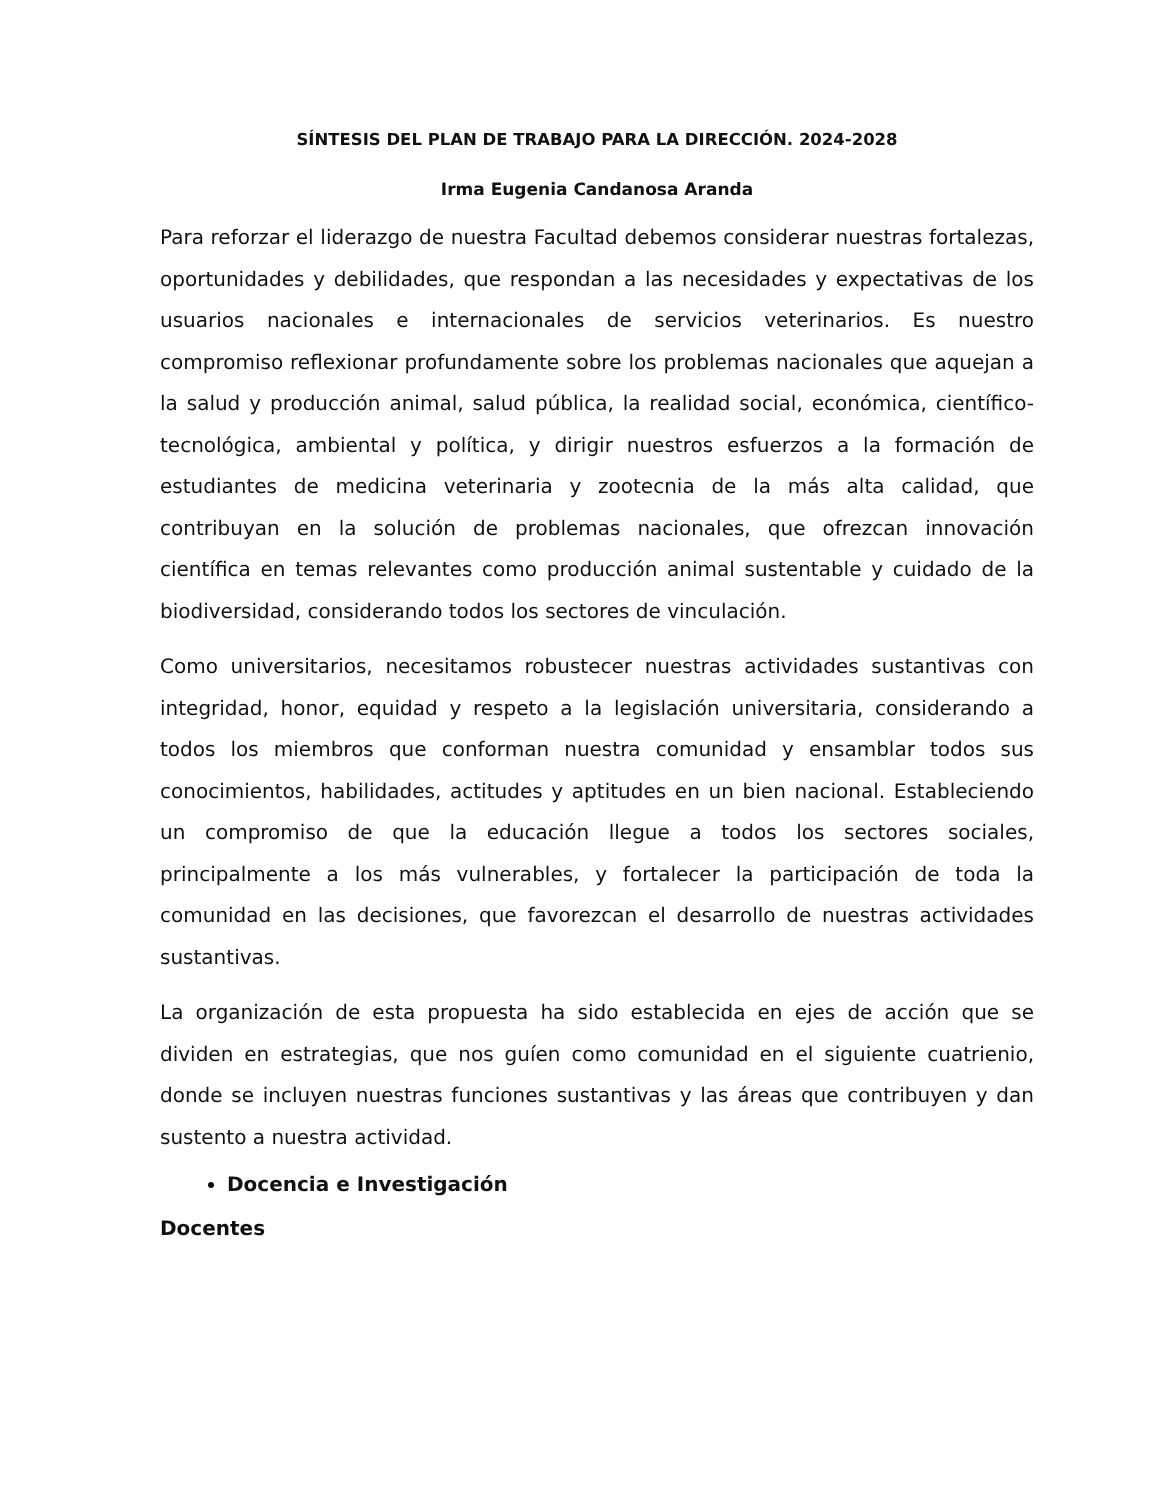SÍNTESIS DEL PLAN DE TRABAJO PARA LA DIRECCIÓN. 2024-2028
Irma Eugenia Candanosa Aranda
Para reforzar el liderazgo de nuestra Facultad debemos considerar nuestras fortalezas, oportunidades y debilidades, que respondan a las necesidades y expectativas de los usuarios nacionales e internacionales de servicios veterinarios. Es nuestro compromiso reflexionar profundamente sobre los problemas nacionales que aquejan a la salud y producción animal, salud pública, la realidad social, económica, científico-tecnológica, ambiental y política, y dirigir nuestros esfuerzos a la formación de estudiantes de medicina veterinaria y zootecnia de la más alta calidad, que contribuyan en la solución de problemas nacionales, que ofrezcan innovación científica en temas relevantes como producción animal sustentable y cuidado de la biodiversidad, considerando todos los sectores de vinculación.
Como universitarios, necesitamos robustecer nuestras actividades sustantivas con integridad, honor, equidad y respeto a la legislación universitaria, considerando a todos los miembros que conforman nuestra comunidad y ensamblar todos sus conocimientos, habilidades, actitudes y aptitudes en un bien nacional. Estableciendo un compromiso de que la educación llegue a todos los sectores sociales, principalmente a los más vulnerables, y fortalecer la participación de toda la comunidad en las decisiones, que favorezcan el desarrollo de nuestras actividades sustantivas.
La organización de esta propuesta ha sido establecida en ejes de acción que se dividen en estrategias, que nos guíen como comunidad en el siguiente cuatrienio, donde se incluyen nuestras funciones sustantivas y las áreas que contribuyen y dan sustento a nuestra actividad.
Docencia e Investigación
Docentes